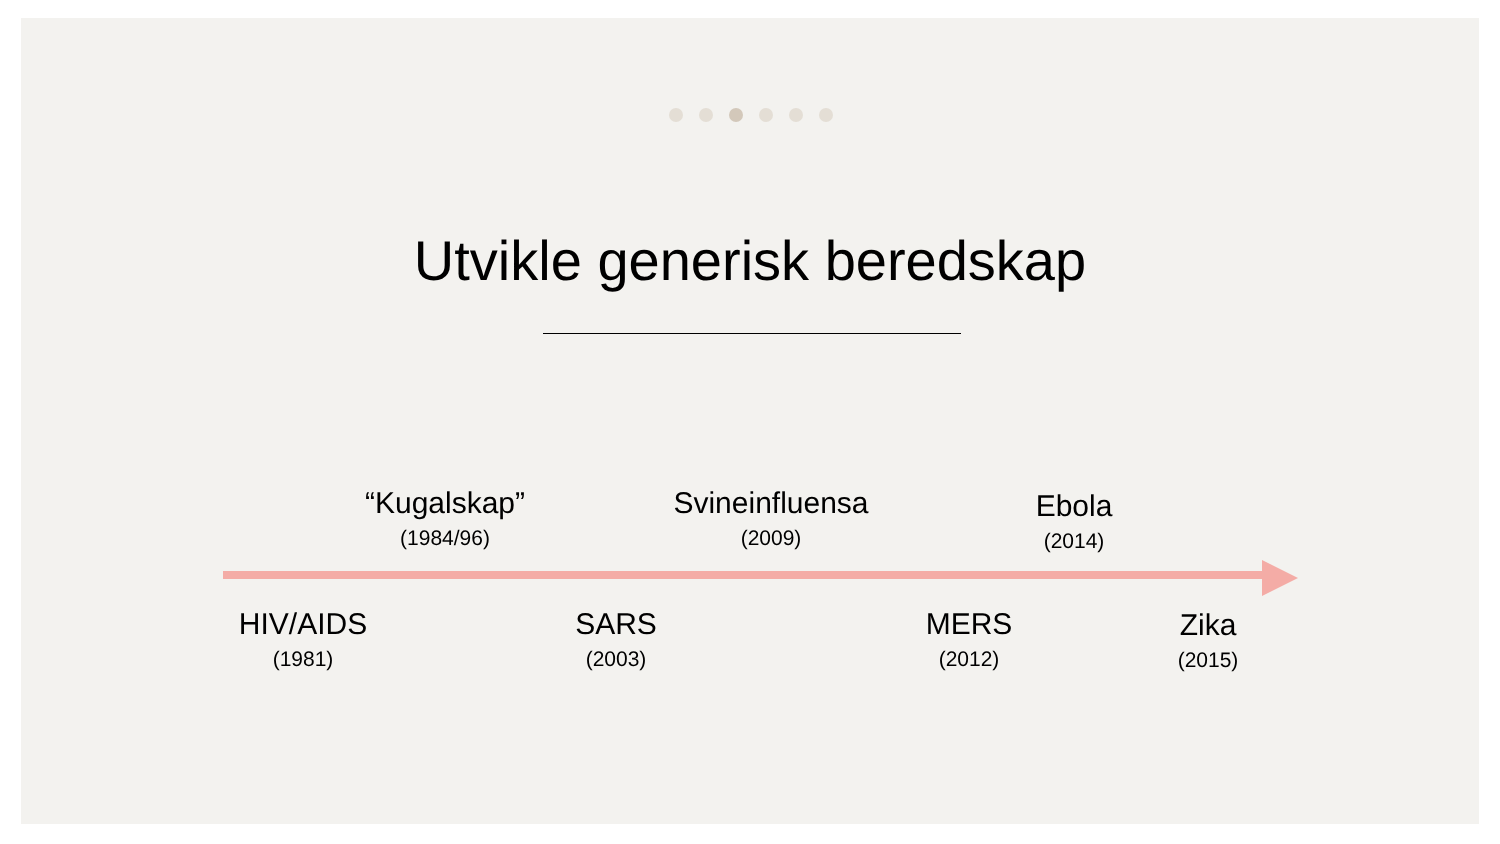Utvikle generisk beredskap
“Kugalskap”
(1984/96)
Svineinfluensa
(2009)
Ebola
(2014)
HIV/AIDS
(1981)
SARS
(2003)
MERS
(2012)
Zika
(2015)